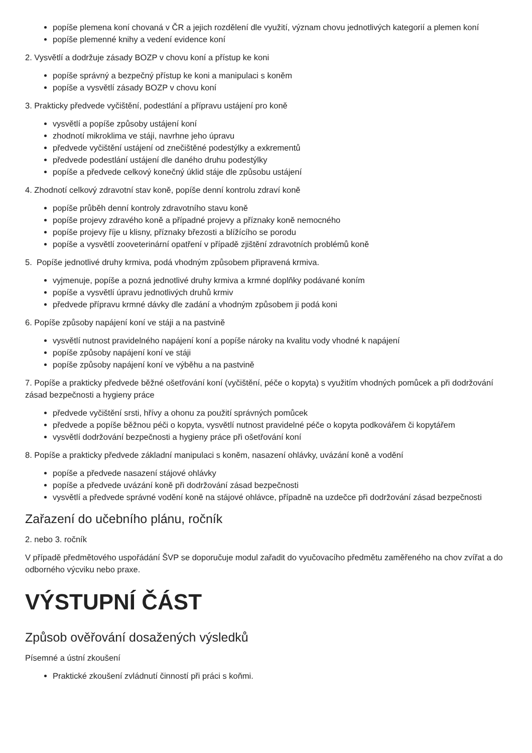popíše plemena koní chovaná v ČR a jejich rozdělení dle využití, význam chovu jednotlivých kategorií a plemen koní
popíše plemenné knihy a vedení evidence koní
2. Vysvětlí a dodržuje zásady BOZP v chovu koní a přístup ke koni
popíše správný a bezpečný přístup ke koni a manipulaci s koněm
popíše a vysvětlí zásady BOZP v chovu koní
3. Prakticky předvede vyčištění, podestlání a přípravu ustájení pro koně
vysvětlí a popíše způsoby ustájení koní
zhodnotí mikroklima ve stáji, navrhne jeho úpravu
předvede vyčištění ustájení od znečištěné podestýlky a exkrementů
předvede podestlání ustájení dle daného druhu podestýlky
popíše a předvede celkový konečný úklid stáje dle způsobu ustájení
4. Zhodnotí celkový zdravotní stav koně, popíše denní kontrolu zdraví koně
popíše průběh denní kontroly zdravotního stavu koně
popíše projevy zdravého koně a případné projevy a příznaky koně nemocného
popíše projevy říje u klisny, příznaky březosti a blížícího se porodu
popíše a vysvětlí zooveterinární opatření v případě zjištění zdravotních problémů koně
5. Popíše jednotlivé druhy krmiva, podá vhodným způsobem připravená krmiva.
vyjmenuje, popíše a pozná jednotlivé druhy krmiva a krmné doplňky podávané koním
popíše a vysvětlí úpravu jednotlivých druhů krmiv
předvede přípravu krmné dávky dle zadání a vhodným způsobem ji podá koni
6. Popíše způsoby napájení koní ve stáji a na pastvině
vysvětlí nutnost pravidelného napájení koní a popíše nároky na kvalitu vody vhodné k napájení
popíše způsoby napájení koní ve stáji
popíše způsoby napájení koní ve výběhu a na pastvině
7. Popíše a prakticky předvede běžné ošetřování koní (vyčištění, péče o kopyta) s využitím vhodných pomůcek a při dodržování zásad bezpečnosti a hygieny práce
předvede vyčištění srsti, hřívy a ohonu za použití správných pomůcek
předvede a popíše běžnou péči o kopyta, vysvětlí nutnost pravidelné péče o kopyta podkovářem či kopytářem
vysvětlí dodržování bezpečnosti a hygieny práce při ošetřování koní
8. Popíše a prakticky předvede základní manipulaci s koněm, nasazení ohlávky, uvázání koně a vodění
popíše a předvede nasazení stájové ohlávky
popíše a předvede uvázání koně při dodržování zásad bezpečnosti
vysvětlí a předvede správné vodění koně na stájové ohlávce, případně na uzdečce při dodržování zásad bezpečnosti
Zařazení do učebního plánu, ročník
2. nebo 3. ročník
V případě předmětového uspořádání ŠVP se doporučuje modul zařadit do vyučovacího předmětu zaměřeného na chov zvířat a do odborného výcviku nebo praxe.
VÝSTUPNÍ ČÁST
Způsob ověřování dosažených výsledků
Písemné a ústní zkoušení
Praktické zkoušení zvládnutí činností při práci s koňmi.